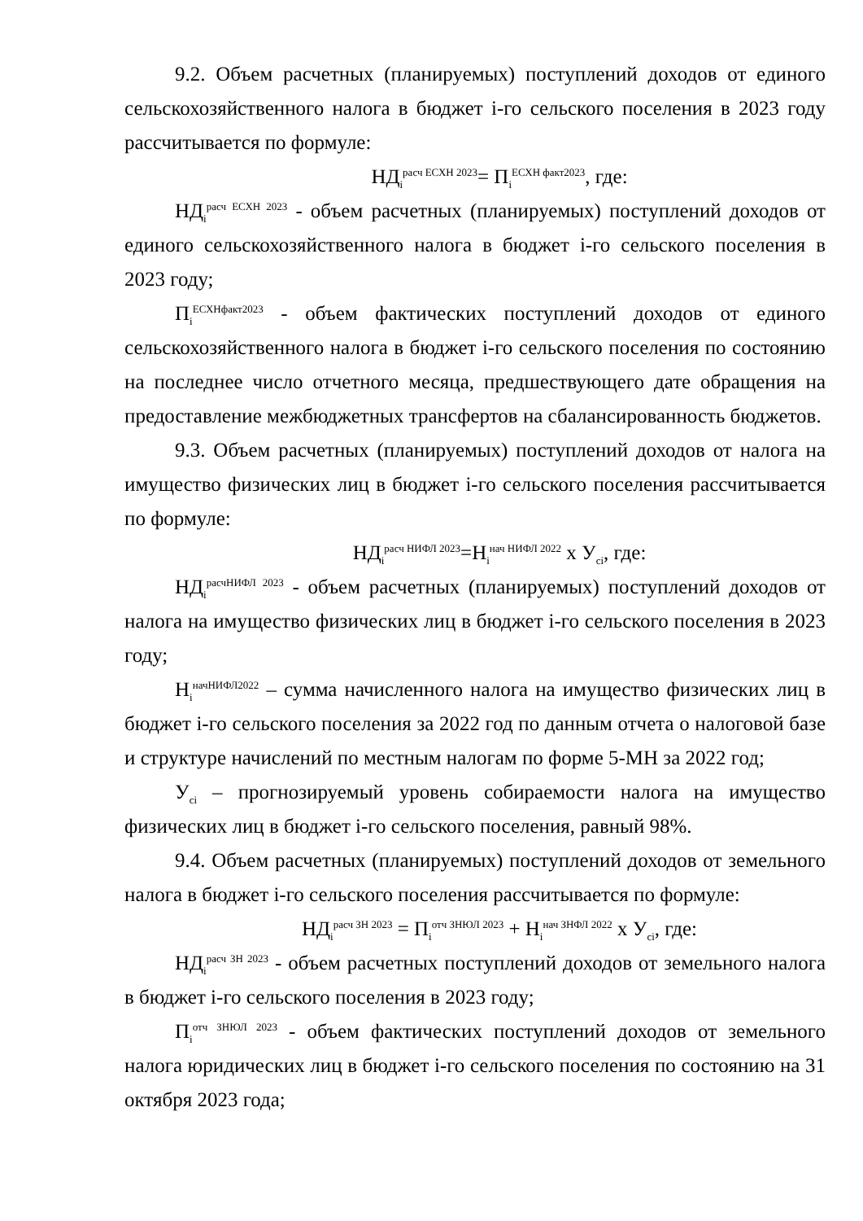9.2. Объем расчетных (планируемых) поступлений доходов от единого сельскохозяйственного налога в бюджет i-го сельского поселения в 2023 году рассчитывается по формуле:
НД<sub>i</sub><sup>расч ЕСХН 2023</sup>= П<sub>i</sub><sup>ЕСХН факт2023</sup>, где:
НД<sub>i</sub><sup>расч ЕСХН 2023</sup> - объем расчетных (планируемых) поступлений доходов от единого сельскохозяйственного налога в бюджет i-го сельского поселения в 2023 году;
П<sub>i</sub><sup>ЕСХНфакт2023</sup> - объем фактических поступлений доходов от единого сельскохозяйственного налога в бюджет i-го сельского поселения по состоянию на последнее число отчетного месяца, предшествующего дате обращения на предоставление межбюджетных трансфертов на сбалансированность бюджетов.
9.3. Объем расчетных (планируемых) поступлений доходов от налога на имущество физических лиц в бюджет i-го сельского поселения рассчитывается по формуле:
НД<sub>i</sub><sup>расч НИФЛ 2023</sup>=Н<sub>i</sub><sup>нач НИФЛ 2022</sup> х У<sub>ci</sub>, где:
НД<sub>i</sub><sup>расчНИФЛ 2023</sup> - объем расчетных (планируемых) поступлений доходов от налога на имущество физических лиц в бюджет i-го сельского поселения в 2023 году;
Н<sub>i</sub><sup>начНИФЛ2022</sup> – сумма начисленного налога на имущество физических лиц в бюджет i-го сельского поселения за 2022 год по данным отчета о налоговой базе и структуре начислений по местным налогам по форме 5-МН за 2022 год;
У<sub>ci</sub> – прогнозируемый уровень собираемости налога на имущество физических лиц в бюджет i-го сельского поселения, равный 98%.
9.4. Объем расчетных (планируемых) поступлений доходов от земельного налога в бюджет i-го сельского поселения рассчитывается по формуле:
НД<sub>i</sub><sup>расч ЗН 2023</sup> = П<sub>i</sub><sup>отч ЗНЮЛ 2023</sup> + Н<sub>i</sub><sup>нач ЗНФЛ 2022</sup> х У<sub>ci</sub>, где:
НД<sub>i</sub><sup>расч ЗН 2023</sup> - объем расчетных поступлений доходов от земельного налога в бюджет i-го сельского поселения в 2023 году;
П<sub>i</sub><sup>отч ЗНЮЛ 2023</sup> - объем фактических поступлений доходов от земельного налога юридических лиц в бюджет i-го сельского поселения по состоянию на 31 октября 2023 года;